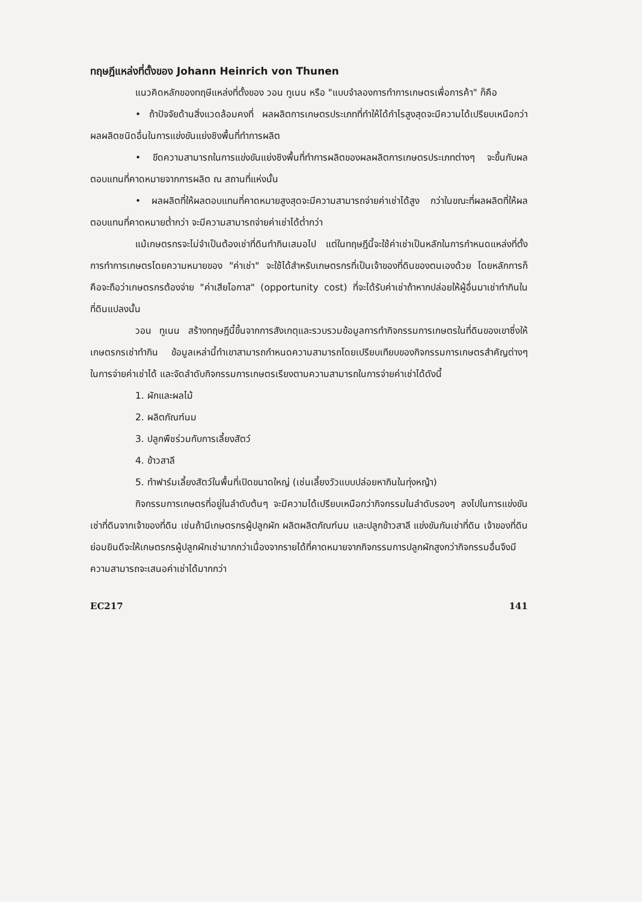ทฤษฎีแหล่งที่ตั้งของ Johann Heinrich von Thunen
แนวคิดหลักของทฤษีแหล่งที่ตั้งของ วอน ทูเนน หรือ "แบบจำลองการทำการเกษตรเพื่อการค้า" ก็คือ
• ถ้าปัจจัยด้านสิ่งแวดล้อมคงที่ ผลผลิตการเกษตรประเภทที่ทำให้ได้กำไรสูงสุดจะมีความได้เปรียบเหนือกว่าผลผลิตชนิดอื่นในการแข่งขันแย่งชิงพื้นที่ทำการผลิต
• ขีดความสามารถในการแข่งขันแย่งชิงพื้นที่ทำการผลิตของผลผลิตการเกษตรประเภทต่างๆ จะขึ้นกับผลตอบแทนที่คาดหมายจากการผลิต ณ สถานที่แห่งนั้น
• ผลผลิตที่ให้ผลตอบแทนที่คาดหมายสูงสุดจะมีความสามารถจ่ายค่าเช่าได้สูง กว่าในขณะที่ผลผลิตที่ให้ผลตอบแทนที่คาดหมายต่ำกว่า จะมีความสามารถจ่ายค่าเช่าได้ต่ำกว่า
แม้เกษตรกรจะไม่จำเป็นต้องเช่าที่ดินทำกินเสมอไป แต่ในทฤษฎีนี้จะใช้ค่าเช่าเป็นหลักในการกำหนดแหล่งที่ตั้งการทำการเกษตรโดยความหมายของ "ค่าเช่า" จะใช้ได้สำหรับเกษตรกรที่เป็นเจ้าของที่ดินของตนเองด้วย โดยหลักการก็คือจะถือว่าเกษตรกรต้องจ่าย "ค่าเสียโอกาส" (opportunity cost) ที่จะได้รับค่าเช่าถ้าหากปล่อยให้ผู้อื่นมาเช่าทำกินในที่ดินแปลงนั้น
วอน ทูเนน สร้างทฤษฎีนี้ขึ้นจากการสังเกตุและรวบรวมข้อมูลการทำกิจกรรมการเกษตรในที่ดินของเขาซึ่งให้เกษตรกรเช่าทำกิน ข้อมูลเหล่านี้ทำเขาสามารถกำหนดความสามารถโดยเปรียบเทียบของกิจกรรมการเกษตรสำคัญต่างๆ ในการจ่ายค่าเช่าได้ และจัดลำดับกิจกรรมการเกษตรเรียงตามความสามารถในการจ่ายค่าเช่าได้ดังนี้
1. ผักและผลไม้
2. ผลิตภัณฑ์นม
3. ปลูกพืชร่วมกับการเลี้ยงสัตว์
4. ข้าวสาลี
5. ทำฟาร์มเลี้ยงสัตว์ในพื้นที่เปิดขนาดใหญ่ (เช่นเลี้ยงวัวแบบปล่อยหากินในทุ่งหญ้า)
กิจกรรมการเกษตรที่อยู่ในลำดับต้นๆ จะมีความได้เปรียบเหนือกว่ากิจกรรมในลำดับรองๆ ลงไปในการแข่งขันเช่าที่ดินจากเจ้าของที่ดิน เช่นถ้ามีเกษตรกรผู้ปลูกผัก ผลิตผลิตภัณฑ์นม และปลูกข้าวสาลี แข่งขันกันเช่าที่ดิน เจ้าของที่ดินย่อมยินดีจะให้เกษตรกรผู้ปลูกผักเช่ามากกว่าเนื่องจากรายได้ที่คาดหมายจากกิจกรรมการปลูกผักสูงกว่ากิจกรรมอื่นจึงมีความสามารถจะเสนอค่าเช่าได้มากกว่า
EC217 141